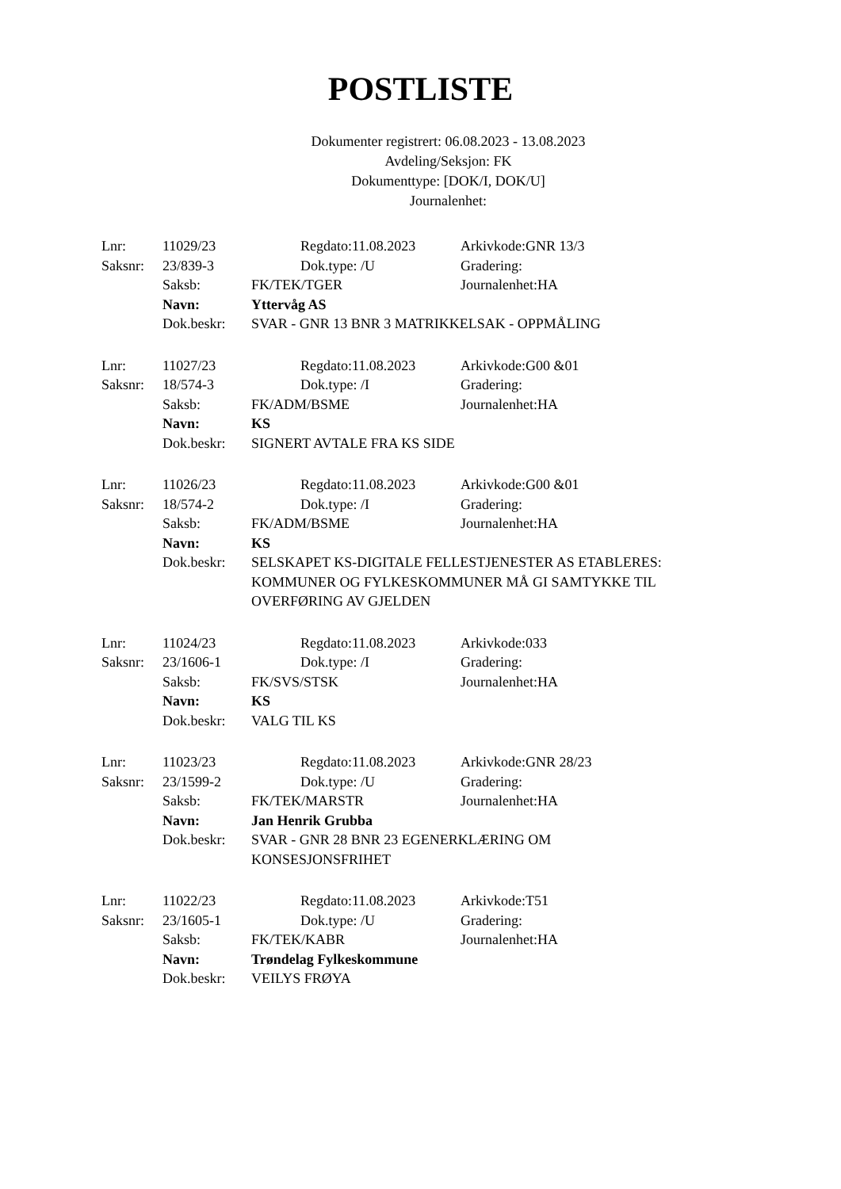POSTLISTE
Dokumenter registrert: 06.08.2023 - 13.08.2023
Avdeling/Seksjon: FK
Dokumenttype: [DOK/I, DOK/U]
Journalenhet:
| Lnr: | 11029/23 | | Regdato:11.08.2023 | Arkivkode:GNR 13/3 |
| Saksnr: | 23/839-3 | | Dok.type: /U | Gradering: |
| | Saksb: | FK/TEK/TGER | | Journalenhet:HA |
| | Navn: | Yttervåg AS | | |
| | Dok.beskr: | SVAR - GNR 13 BNR 3 MATRIKKELSAK - OPPMÅLING | | |
| Lnr: | 11027/23 | | Regdato:11.08.2023 | Arkivkode:G00 &01 |
| Saksnr: | 18/574-3 | | Dok.type: /I | Gradering: |
| | Saksb: | FK/ADM/BSME | | Journalenhet:HA |
| | Navn: | KS | | |
| | Dok.beskr: | SIGNERT AVTALE FRA KS SIDE | | |
| Lnr: | 11026/23 | | Regdato:11.08.2023 | Arkivkode:G00 &01 |
| Saksnr: | 18/574-2 | | Dok.type: /I | Gradering: |
| | Saksb: | FK/ADM/BSME | | Journalenhet:HA |
| | Navn: | KS | | |
| | Dok.beskr: | SELSKAPET KS-DIGITALE FELLESTJENESTER AS ETABLERES: KOMMUNER OG FYLKESKOMMUNER MÅ GI SAMTYKKE TIL OVERFØRING AV GJELDEN | | |
| Lnr: | 11024/23 | | Regdato:11.08.2023 | Arkivkode:033 |
| Saksnr: | 23/1606-1 | | Dok.type: /I | Gradering: |
| | Saksb: | FK/SVS/STSK | | Journalenhet:HA |
| | Navn: | KS | | |
| | Dok.beskr: | VALG TIL KS | | |
| Lnr: | 11023/23 | | Regdato:11.08.2023 | Arkivkode:GNR 28/23 |
| Saksnr: | 23/1599-2 | | Dok.type: /U | Gradering: |
| | Saksb: | FK/TEK/MARSTR | | Journalenhet:HA |
| | Navn: | Jan Henrik Grubba | | |
| | Dok.beskr: | SVAR - GNR 28 BNR 23 EGENERKLÆRING OM KONSESJONSFRIHET | | |
| Lnr: | 11022/23 | | Regdato:11.08.2023 | Arkivkode:T51 |
| Saksnr: | 23/1605-1 | | Dok.type: /U | Gradering: |
| | Saksb: | FK/TEK/KABR | | Journalenhet:HA |
| | Navn: | Trøndelag Fylkeskommune | | |
| | Dok.beskr: | VEILYS FRØYA | | |